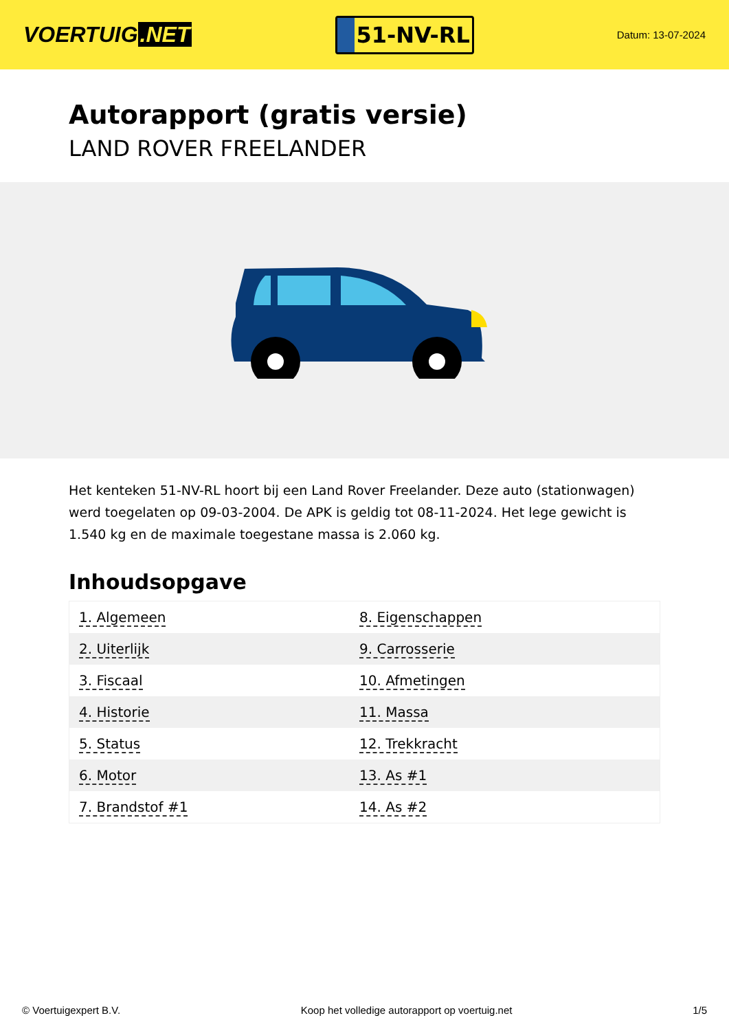VOERTUIG.NET
51-NV-RL
Datum: 13-07-2024
Autorapport (gratis versie)
LAND ROVER FREELANDER
Het kenteken 51-NV-RL hoort bij een Land Rover Freelander. Deze auto (stationwagen) werd toegelaten op 09-03-2004. De APK is geldig tot 08-11-2024. Het lege gewicht is 1.540 kg en de maximale toegestane massa is 2.060 kg.
Inhoudsopgave
| 1. Algemeen | 8. Eigenschappen |
| 2. Uiterlijk | 9. Carrosserie |
| 3. Fiscaal | 10. Afmetingen |
| 4. Historie | 11. Massa |
| 5. Status | 12. Trekkracht |
| 6. Motor | 13. As #1 |
| 7. Brandstof #1 | 14. As #2 |
© Voertuigexpert B.V. Koop het volledige autorapport op voertuig.net 1/5